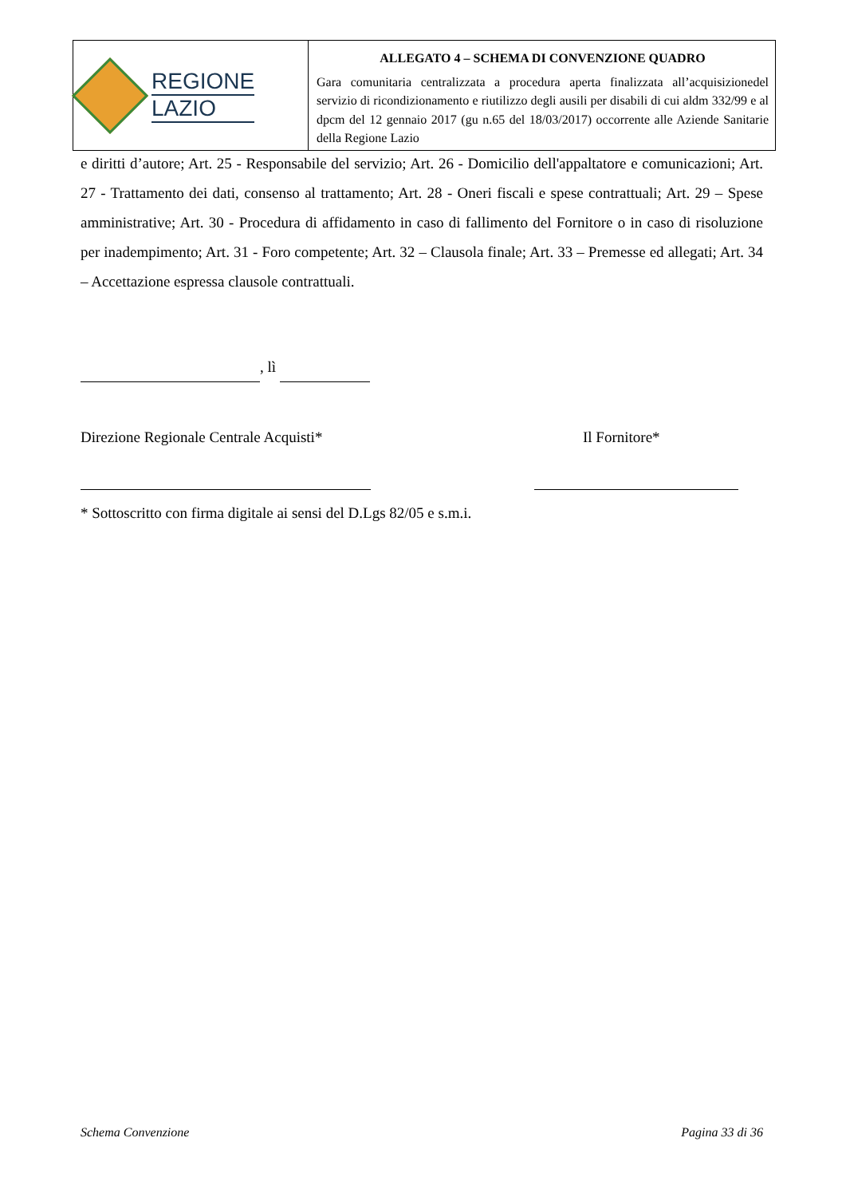REGIONE
LAZIO
ALLEGATO 4 – SCHEMA DI CONVENZIONE QUADRO
Gara comunitaria centralizzata a procedura aperta finalizzata all’acquisizionedel servizio di ricondizionamento e riutilizzo degli ausili per disabili di cui aldm 332/99 e al dpcm del 12 gennaio 2017 (gu n.65 del 18/03/2017) occorrente alle Aziende Sanitarie della Regione Lazio
e diritti d’autore; Art. 25 - Responsabile del servizio; Art. 26 - Domicilio dell'appaltatore e comunicazioni; Art. 27 - Trattamento dei dati, consenso al trattamento; Art. 28 - Oneri fiscali e spese contrattuali; Art. 29 – Spese amministrative; Art. 30 - Procedura di affidamento in caso di fallimento del Fornitore o in caso di risoluzione per inadempimento; Art. 31 - Foro competente; Art. 32 – Clausola finale; Art. 33 – Premesse ed allegati; Art. 34 – Accettazione espressa clausole contrattuali.
, lì
Direzione Regionale Centrale Acquisti* Il Fornitore*
* Sottoscritto con firma digitale ai sensi del D.Lgs 82/05 e s.m.i.
Schema Convenzione Pagina 33 di 36